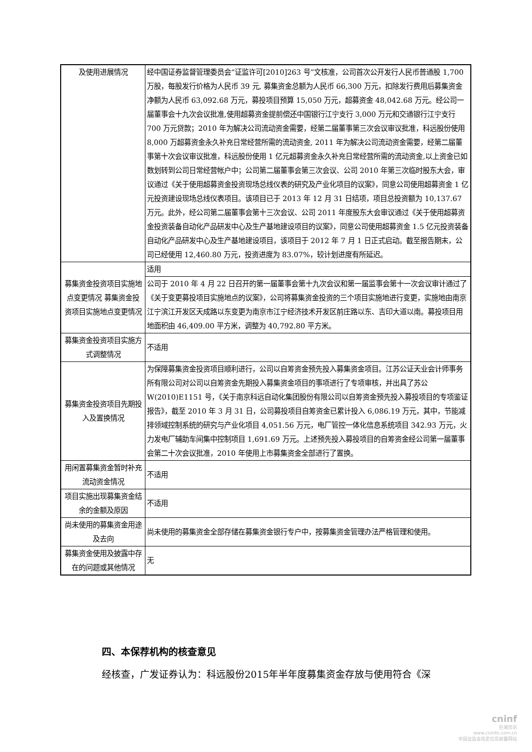| 及使用进展情况 | 经中国证券监督管理委员会“证监许可[2010]263 号”文核准，公司首次公开发行人民币普通股 1,700 万股，每股发行价格为人民币 39 元, 募集资金总额为人民币 66,300 万元，扣除发行费用后募集资金净额为人民币 63,092.68 万元，募投项目预算 15,050 万元，超募资金 48,042.68 万元。经公司一届董事会十九次会议批准,使用超募资金提前偿还中国银行江宁支行 3,000 万元和交通银行江宁支行 700 万元贷款；2010 年为解决公司流动资金需要，经第二届董事第三次会议审议批准，科远股份使用 8,000 万超募资金永久补充日常经营所需的流动资金, 2011 年为解决公司流动资金需要，经第二届董事第十次会议审议批准，科远股份使用 1 亿元超募资金永久补充日常经营所需的流动资金,以上资金已如数划转到公司日常经营帐户中；公司第二届董事会第三次会议、公司 2010 年第三次临时股东大会，审议通过《关于使用超募资金投资现场总线仪表的研究及产业化项目的议案》，同意公司使用超募资金 1 亿元投资建设现场总线仪表项目。该项目已于 2013 年 12 月 31 日结项，项目总投资额为 10,137.67 万元。此外，经公司第二届董事会第十三次会议、公司 2011 年度股东大会审议通过《关于使用超募资金投资装备自动化产品研发中心及生产基地建设项目的议案》，同意公司使用超募资金 1.5 亿元投资装备自动化产品研发中心及生产基地建设项目，该项目于 2012 年 7 月 1 日正式启动。截至报告期末，公司已经使用 12,460.80 万元，投资进度为 83.07%，较计划进度有所延迟。 |
| 募集资金投资项目实施地点变更情况 募集资金投资项目实施地点变更情况 | 适用 |
| | 公司于 2010 年 4 月 22 日召开的第一届董事会第十九次会议和第一届监事会第十一次会议审计通过了《关于变更募投项目实施地点的议案》，公司将募集资金投资的三个项目实施地进行变更，实施地由南京江宁滨江开发区天成路以东变更为南京市江宁经济技术开发区前庄路以东、吉印大道以南。募投项目用地面积由 46,409.00 平方米，调整为 40,792.80 平方米。 |
| 募集资金投资项目实施方式调整情况 | 不适用 |
| 募集资金投资项目先期投入及置换情况 | 为保障募集资金投资项目顺利进行，公司以自筹资金预先投入募集资金项目。江苏公证天业会计师事务所有限公司对公司以自筹资金先期投入募集资金项目的事项进行了专项审核，并出具了苏公 W(2010)E1151 号，《关于南京科远自动化集团股份有限公司以自筹资金预先投入募投项目的专项鉴证报告》，截至 2010 年 3 月 31 日，公司募投项目自筹资金已累计投入 6,086.19 万元，其中，节能减排领域控制系统的研究与产业化项目 4,051.56 万元，电厂管控一体化信息系统项目 342.93 万元，火力发电厂辅助车间集中控制项目 1,691.69 万元。上述预先投入募投项目的自筹资金经公司第一届董事会第二十次会议批准，2010 年使用上市募集资金全部进行了置换。 |
| 用闲置募集资金暂时补充流动资金情况 | 不适用 |
| 项目实施出现募集资金结余的金额及原因 | 不适用 |
| 尚未使用的募集资金用途及去向 | 尚未使用的募集资金全部存储在募集资金银行专户中，按募集资金管理办法严格管理和使用。 |
| 募集资金使用及披露中存在的问题或其他情况 | 无 |
四、本保荐机构的核查意见
经核查，广发证券认为：科远股份2015年半年度募集资金存放与使用符合《深
cninf
巨潮资讯
www.cninfo.com.cn
中国证监会指定信息披露网站